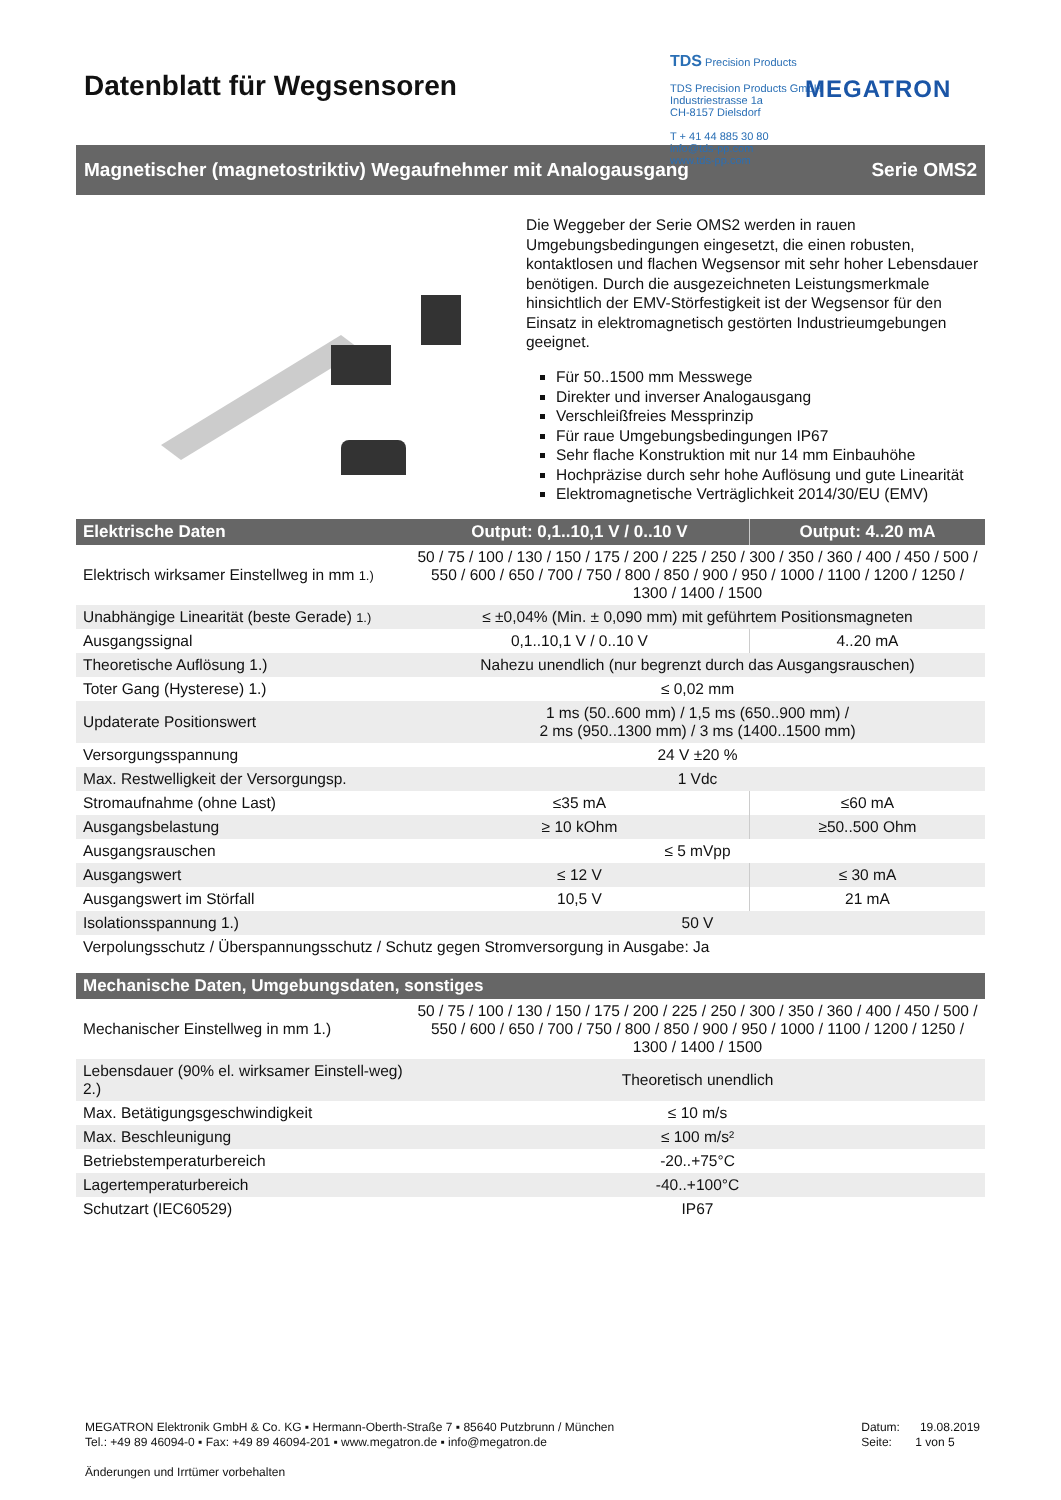Datenblatt für Wegsensoren
TDS Precision Products
TDS Precision Products GmbH
Industriestrasse 1a
CH-8157 Dielsdorf
T + 41 44 885 30 80
info@tds-pp.com
www.tds-pp.com
MEGATRON
Magnetischer (magnetostriktiv) Wegaufnehmer mit Analogausgang Serie OMS2
Die Weggeber der Serie OMS2 werden in rauen Umgebungsbedingungen eingesetzt, die einen robusten, kontaktlosen und flachen Wegsensor mit sehr hoher Lebensdauer benötigen. Durch die ausgezeichneten Leistungsmerkmale hinsichtlich der EMV-Störfestigkeit ist der Wegsensor für den Einsatz in elektromagnetisch gestörten Industrieumgebungen geeignet.
Für 50..1500 mm Messwege
Direkter und inverser Analogausgang
Verschleißfreies Messprinzip
Für raue Umgebungsbedingungen IP67
Sehr flache Konstruktion mit nur 14 mm Einbauhöhe
Hochpräzise durch sehr hohe Auflösung und gute Linearität
Elektromagnetische Verträglichkeit 2014/30/EU (EMV)
| Elektrische Daten | Output: 0,1..10,1 V / 0..10 V | Output: 4..20 mA |
| --- | --- | --- |
| Elektrisch wirksamer Einstellweg in mm 1.) | 50 / 75 / 100 / 130 / 150 / 175 / 200 / 225 / 250 / 300 / 350 / 360 / 400 / 450 / 500 / 550 / 600 / 650 / 700 / 750 / 800 / 850 / 900 / 950 / 1000 / 1100 / 1200 / 1250 / 1300 / 1400 / 1500 | |
| Unabhängige Linearität (beste Gerade) 1.) | ≤ ±0,04% (Min. ± 0,090 mm) mit geführtem Positionsmagneten | |
| Ausgangssignal | 0,1..10,1 V / 0..10 V | 4..20 mA |
| Theoretische Auflösung 1.) | Nahezu unendlich (nur begrenzt durch das Ausgangsrauschen) | |
| Toter Gang (Hysterese) 1.) | ≤ 0,02 mm | |
| Updaterate Positionswert | 1 ms (50..600 mm) / 1,5 ms (650..900 mm) / 2 ms (950..1300 mm) / 3 ms (1400..1500 mm) | |
| Versorgungsspannung | 24 V ±20 % | |
| Max. Restwelligkeit der Versorgungsp. | 1 Vdc | |
| Stromaufnahme (ohne Last) | ≤35 mA | ≤60 mA |
| Ausgangsbelastung | ≥ 10 kOhm | ≥50..500 Ohm |
| Ausgangsrauschen | ≤ 5 mVpp | |
| Ausgangswert | ≤ 12 V | ≤ 30 mA |
| Ausgangswert im Störfall | 10,5 V | 21 mA |
| Isolationsspannung 1.) | 50 V | |
| Verpolungsschutz / Überspannungsschutz / Schutz gegen Stromversorgung in Ausgabe: Ja | | |
| Mechanische Daten, Umgebungsdaten, sonstiges | |
| --- | --- |
| Mechanischer Einstellweg in mm 1.) | 50 / 75 / 100 / 130 / 150 / 175 / 200 / 225 / 250 / 300 / 350 / 360 / 400 / 450 / 500 / 550 / 600 / 650 / 700 / 750 / 800 / 850 / 900 / 950 / 1000 / 1100 / 1200 / 1250 / 1300 / 1400 / 1500 |
| Lebensdauer (90% el. wirksamer Einstell-weg) 2.) | Theoretisch unendlich |
| Max. Betätigungsgeschwindigkeit | ≤ 10 m/s |
| Max. Beschleunigung | ≤ 100 m/s² |
| Betriebstemperaturbereich | -20..+75°C |
| Lagertemperaturbereich | -40..+100°C |
| Schutzart (IEC60529) | IP67 |
MEGATRON Elektronik GmbH & Co. KG ▪ Hermann-Oberth-Straße 7 ▪ 85640 Putzbrunn / München
Tel.: +49 89 46094-0 ▪ Fax: +49 89 46094-201 ▪ www.megatron.de ▪ info@megatron.de
Änderungen und Irrtümer vorbehalten
Datum: 19.08.2019
Seite: 1 von 5